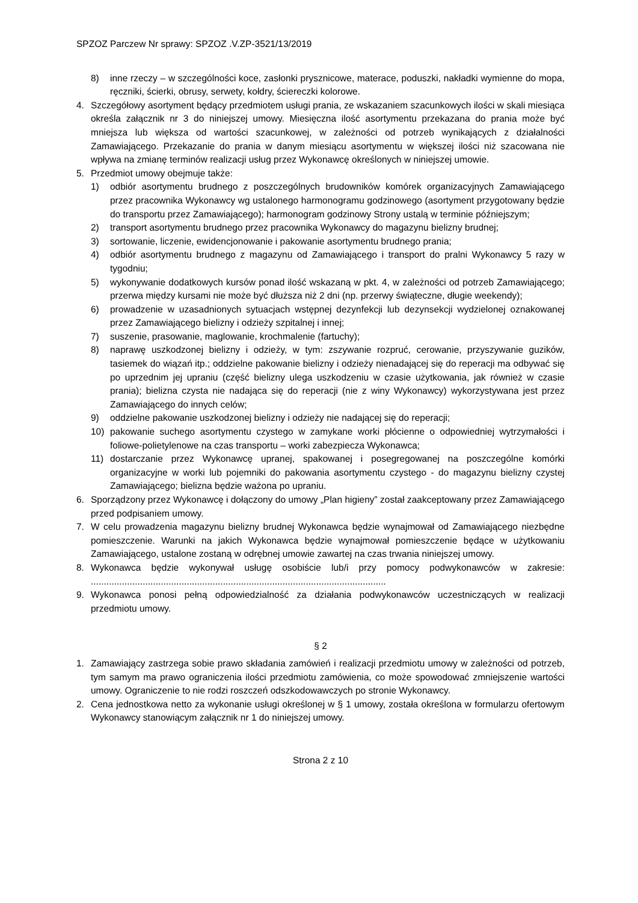SPZOZ Parczew Nr sprawy: SPZOZ .V.ZP-3521/13/2019
8) inne rzeczy – w szczególności koce, zasłonki prysznicowe, materace, poduszki, nakładki wymienne do mopa, ręczniki, ścierki, obrusy, serwety, kołdry, ściereczki kolorowe.
4. Szczegółowy asortyment będący przedmiotem usługi prania, ze wskazaniem szacunkowych ilości w skali miesiąca określa załącznik nr 3 do niniejszej umowy. Miesięczna ilość asortymentu przekazana do prania może być mniejsza lub większa od wartości szacunkowej, w zależności od potrzeb wynikających z działalności Zamawiającego. Przekazanie do prania w danym miesiącu asortymentu w większej ilości niż szacowana nie wpływa na zmianę terminów realizacji usług przez Wykonawcę określonych w niniejszej umowie.
5. Przedmiot umowy obejmuje także:
1) odbiór asortymentu brudnego z poszczególnych brudowników komórek organizacyjnych Zamawiającego przez pracownika Wykonawcy wg ustalonego harmonogramu godzinowego (asortyment przygotowany będzie do transportu przez Zamawiającego); harmonogram godzinowy Strony ustalą w terminie późniejszym;
2) transport asortymentu brudnego przez pracownika Wykonawcy do magazynu bielizny brudnej;
3) sortowanie, liczenie, ewidencjonowanie i pakowanie asortymentu brudnego prania;
4) odbiór asortymentu brudnego z magazynu od Zamawiającego i transport do pralni Wykonawcy 5 razy w tygodniu;
5) wykonywanie dodatkowych kursów ponad ilość wskazaną w pkt. 4, w zależności od potrzeb Zamawiającego; przerwa między kursami nie może być dłuższa niż 2 dni (np. przerwy świąteczne, długie weekendy);
6) prowadzenie w uzasadnionych sytuacjach wstępnej dezynfekcji lub dezynsekcji wydzielonej oznakowanej przez Zamawiającego bielizny i odzieży szpitalnej i innej;
7) suszenie, prasowanie, maglowanie, krochmalenie (fartuchy);
8) naprawę uszkodzonej bielizny i odzieży, w tym: zszywanie rozpruć, cerowanie, przyszywanie guzików, tasiemek do wiązań itp.; oddzielne pakowanie bielizny i odzieży nienadającej się do reperacji ma odbywać się po uprzednim jej upraniu (część bielizny ulega uszkodzeniu w czasie użytkowania, jak również w czasie prania); bielizna czysta nie nadająca się do reperacji (nie z winy Wykonawcy) wykorzystywana jest przez Zamawiającego do innych celów;
9) oddzielne pakowanie uszkodzonej bielizny i odzieży nie nadającej się do reperacji;
10) pakowanie suchego asortymentu czystego w zamykane worki płócienne o odpowiedniej wytrzymałości i foliowe-polietylenowe na czas transportu – worki zabezpiecza Wykonawca;
11) dostarczanie przez Wykonawcę upranej, spakowanej i posegregowanej na poszczególne komórki organizacyjne w worki lub pojemniki do pakowania asortymentu czystego - do magazynu bielizny czystej Zamawiającego; bielizna będzie ważona po upraniu.
6. Sporządzony przez Wykonawcę i dołączony do umowy „Plan higieny” został zaakceptowany przez Zamawiającego przed podpisaniem umowy.
7. W celu prowadzenia magazynu bielizny brudnej Wykonawca będzie wynajmował od Zamawiającego niezbędne pomieszczenie. Warunki na jakich Wykonawca będzie wynajmował pomieszczenie będące w użytkowaniu Zamawiającego, ustalone zostaną w odrębnej umowie zawartej na czas trwania niniejszej umowy.
8. Wykonawca będzie wykonywał usługę osobiście lub/i przy pomocy podwykonawców w zakresie: ..................................................................................................................
9. Wykonawca ponosi pełną odpowiedzialność za działania podwykonawców uczestniczących w realizacji przedmiotu umowy.
§ 2
1. Zamawiający zastrzega sobie prawo składania zamówień i realizacji przedmiotu umowy w zależności od potrzeb, tym samym ma prawo ograniczenia ilości przedmiotu zamówienia, co może spowodować zmniejszenie wartości umowy. Ograniczenie to nie rodzi roszczeń odszkodowawczych po stronie Wykonawcy.
2. Cena jednostkowa netto za wykonanie usługi określonej w § 1 umowy, została określona w formularzu ofertowym Wykonawcy stanowiącym załącznik nr 1 do niniejszej umowy.
Strona 2 z 10